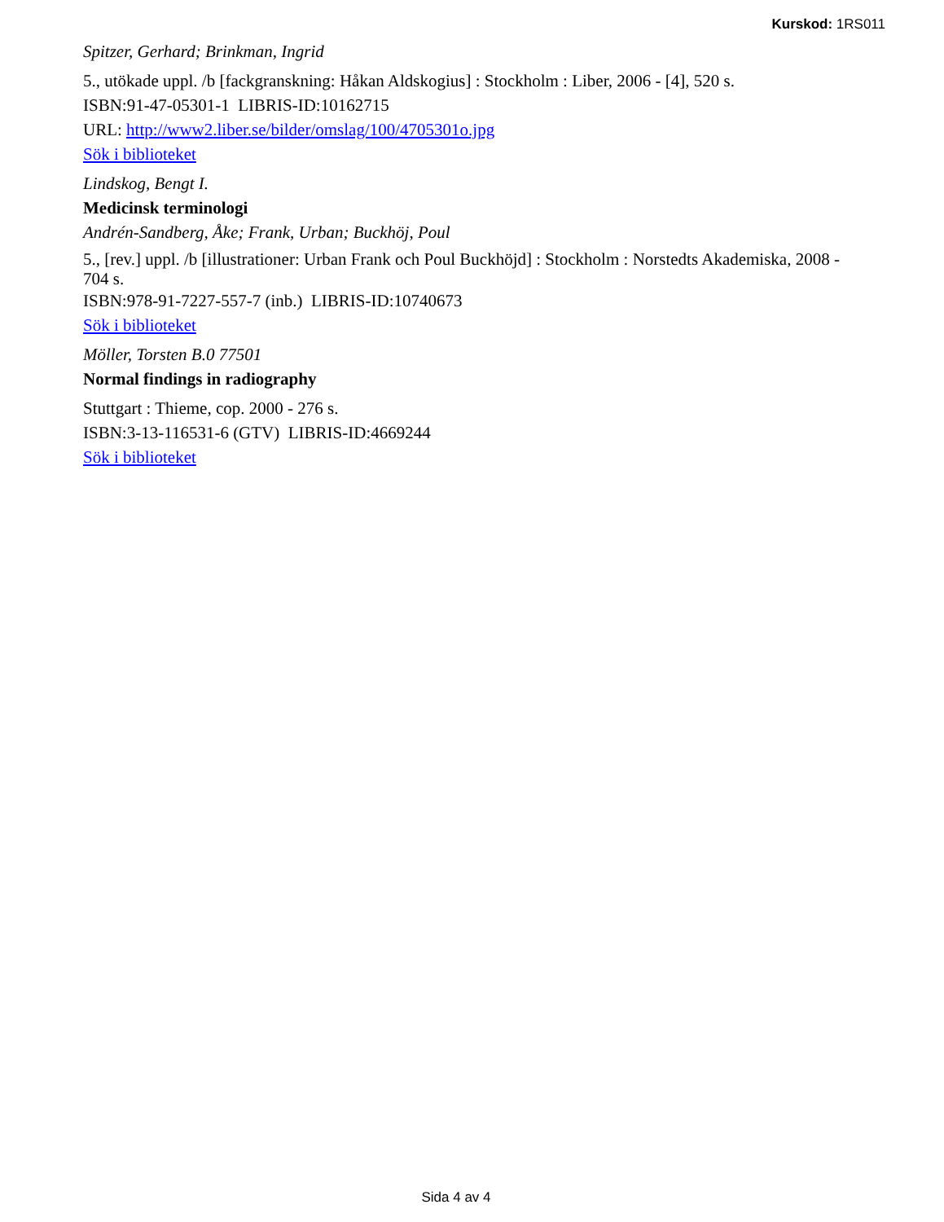Kurskod: 1RS011
Spitzer, Gerhard; Brinkman, Ingrid
5., utökade uppl. /b [fackgranskning: Håkan Aldskogius] : Stockholm : Liber, 2006 - [4], 520 s.
ISBN:91-47-05301-1 LIBRIS-ID:10162715
URL: http://www2.liber.se/bilder/omslag/100/4705301o.jpg
Sök i biblioteket
Lindskog, Bengt I.
Medicinsk terminologi
Andrén-Sandberg, Åke; Frank, Urban; Buckhöj, Poul
5., [rev.] uppl. /b [illustrationer: Urban Frank och Poul Buckhöjd] : Stockholm : Norstedts Akademiska, 2008 - 704 s.
ISBN:978-91-7227-557-7 (inb.) LIBRIS-ID:10740673
Sök i biblioteket
Möller, Torsten B.0 77501
Normal findings in radiography
Stuttgart : Thieme, cop. 2000 - 276 s.
ISBN:3-13-116531-6 (GTV) LIBRIS-ID:4669244
Sök i biblioteket
Sida 4 av 4